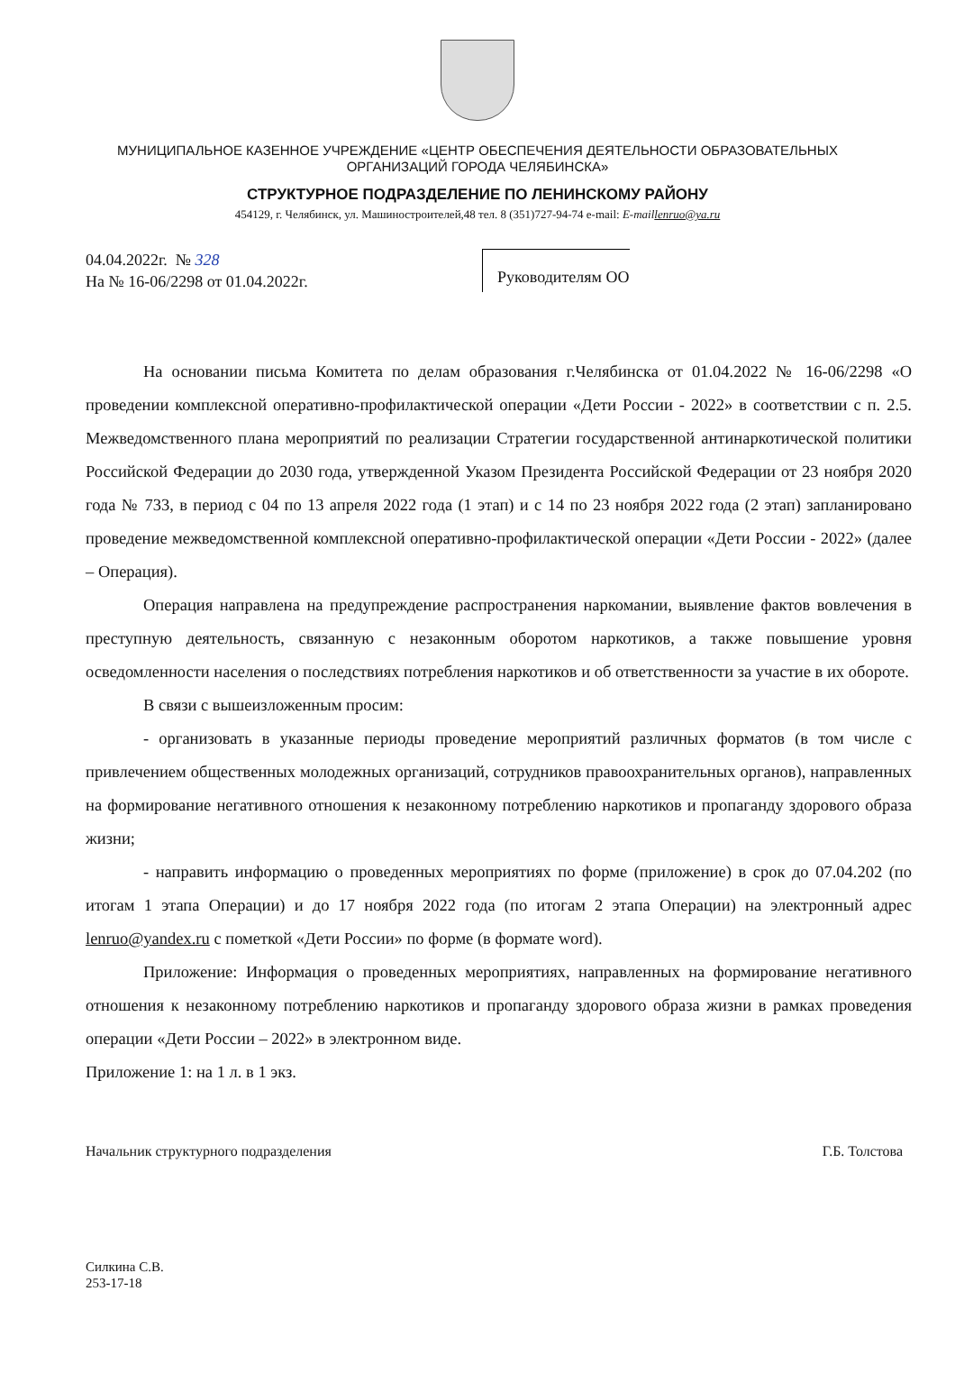МУНИЦИПАЛЬНОЕ КАЗЕННОЕ УЧРЕЖДЕНИЕ «ЦЕНТР ОБЕСПЕЧЕНИЯ ДЕЯТЕЛЬНОСТИ ОБРАЗОВАТЕЛЬНЫХ
ОРГАНИЗАЦИЙ ГОРОДА ЧЕЛЯБИНСКА»
СТРУКТУРНОЕ ПОДРАЗДЕЛЕНИЕ ПО ЛЕНИНСКОМУ РАЙОНУ
454129, г. Челябинск, ул. Машиностроителей,48 тел. 8 (351)727-94-74 e-mail: E-maillenruo@ya.ru
04.04.2022г. № 328
На № 16-06/2298 от 01.04.2022г.
Руководителям ОО
На основании письма Комитета по делам образования г.Челябинска от 01.04.2022 № 16-06/2298 «О проведении комплексной оперативно-профилактической операции «Дети России - 2022» в соответствии с п. 2.5. Межведомственного плана мероприятий по реализации Стратегии государственной антинаркотической политики Российской Федерации до 2030 года, утвержденной Указом Президента Российской Федерации от 23 ноября 2020 года № 733, в период с 04 по 13 апреля 2022 года (1 этап) и с 14 по 23 ноября 2022 года (2 этап) запланировано проведение межведомственной комплексной оперативно-профилактической операции «Дети России - 2022» (далее – Операция).
Операция направлена на предупреждение распространения наркомании, выявление фактов вовлечения в преступную деятельность, связанную с незаконным оборотом наркотиков, а также повышение уровня осведомленности населения о последствиях потребления наркотиков и об ответственности за участие в их обороте.
В связи с вышеизложенным просим:
- организовать в указанные периоды проведение мероприятий различных форматов (в том числе с привлечением общественных молодежных организаций, сотрудников правоохранительных органов), направленных на формирование негативного отношения к незаконному потреблению наркотиков и пропаганду здорового образа жизни;
- направить информацию о проведенных мероприятиях по форме (приложение) в срок до 07.04.202 (по итогам 1 этапа Операции) и до 17 ноября 2022 года (по итогам 2 этапа Операции) на электронный адрес lenruo@yandex.ru с пометкой «Дети России» по форме (в формате word).
Приложение: Информация о проведенных мероприятиях, направленных на формирование негативного отношения к незаконному потреблению наркотиков и пропаганду здорового образа жизни в рамках проведения операции «Дети России – 2022» в электронном виде.
Приложение 1: на 1 л. в 1 экз.
Начальник структурного подразделения Г.Б. Толстова
Силкина С.В.
253-17-18